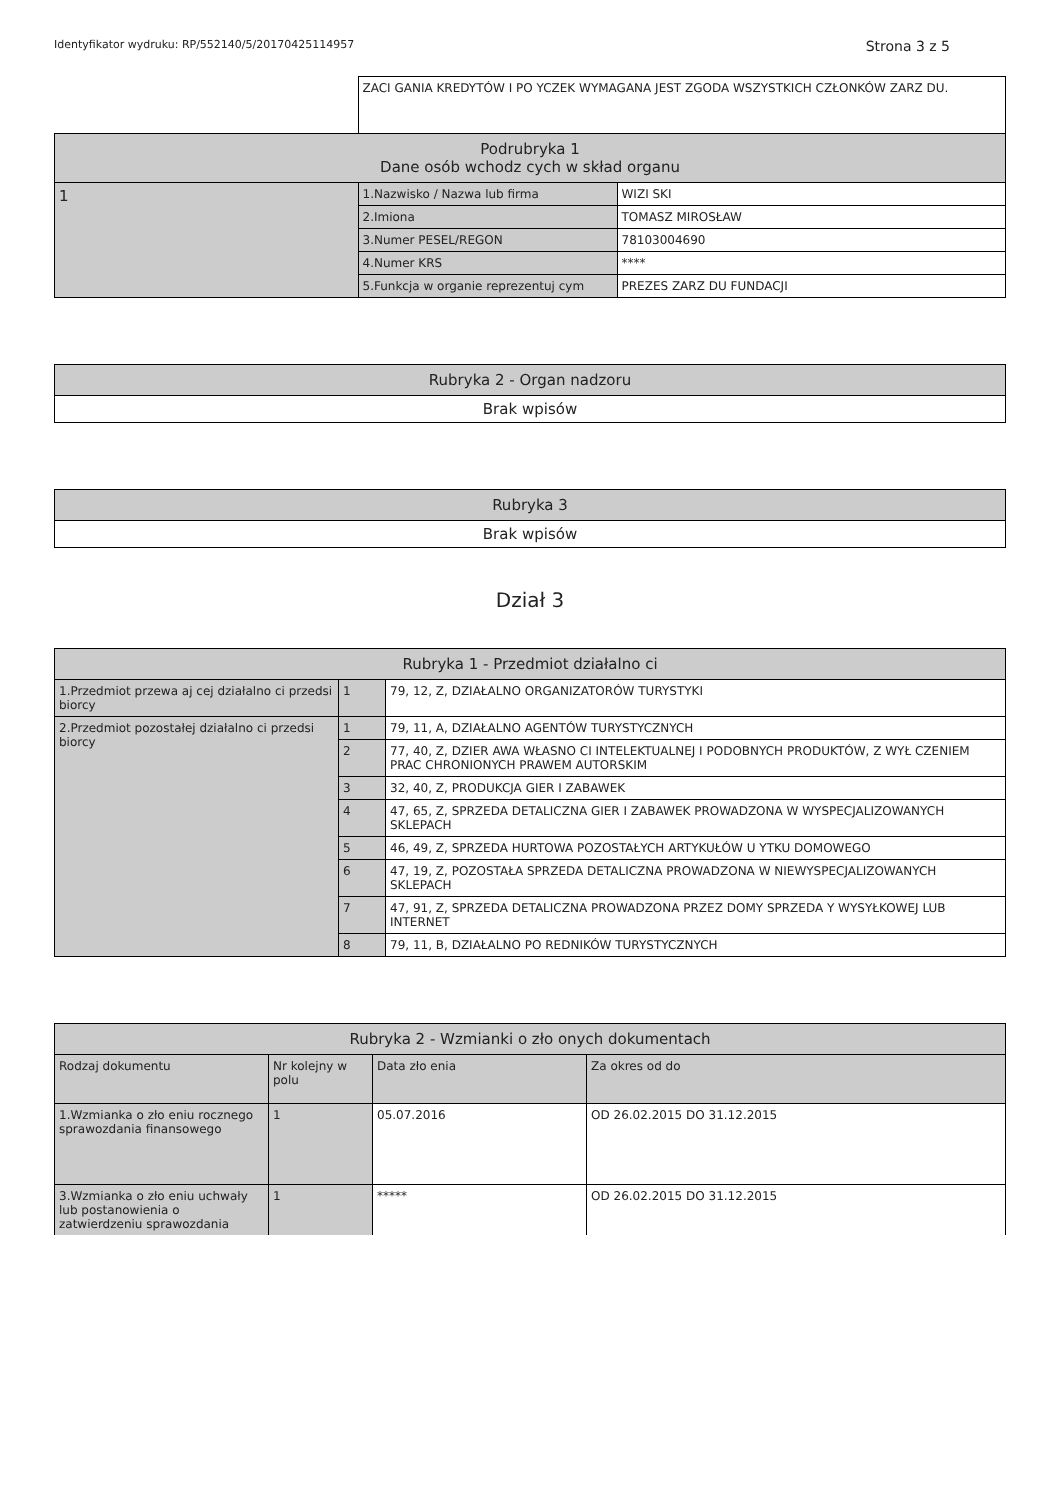Identyfikator wydruku: RP/552140/5/20170425114957 Strona 3 z 5
| | ZACI GANIA KREDYTÓW I PO YCZEK WYMAGANA JEST ZGODA WSZYSTKICH CZŁONKÓW ZARZ DU. | |
| Podrubryka 1 Dane osób wchodz cych w skład organu | | |
| 1 | 1.Nazwisko / Nazwa lub firma | WIZI SKI |
| | 2.Imiona | TOMASZ MIROSŁAW |
| | 3.Numer PESEL/REGON | 78103004690 |
| | 4.Numer KRS | **** |
| | 5.Funkcja w organie reprezentuj cym | PREZES ZARZ DU FUNDACJI |
| Rubryka 2 - Organ nadzoru |
| --- |
| Brak wpisów |
| Rubryka 3 |
| --- |
| Brak wpisów |
Dział 3
| Rubryka 1 - Przedmiot działalno ci | | |
| --- | --- | --- |
| 1.Przedmiot przewa aj cej działalno ci przedsi biorcy | 1 | 79, 12, Z, DZIAŁALNO ORGANIZATORÓW TURYSTYKI |
| 2.Przedmiot pozostałej działalno ci przedsi biorcy | 1 | 79, 11, A, DZIAŁALNO AGENTÓW TURYSTYCZNYCH |
| | 2 | 77, 40, Z, DZIER AWA WŁASNO CI INTELEKTUALNEJ I PODOBNYCH PRODUKTÓW, Z WYŁ CZENIEM PRAC CHRONIONYCH PRAWEM AUTORSKIM |
| | 3 | 32, 40, Z, PRODUKCJA GIER I ZABAWEK |
| | 4 | 47, 65, Z, SPRZEDA DETALICZNA GIER I ZABAWEK PROWADZONA W WYSPECJALIZOWANYCH SKLEPACH |
| | 5 | 46, 49, Z, SPRZEDA HURTOWA POZOSTAŁYCH ARTYKUŁÓW U YTKU DOMOWEGO |
| | 6 | 47, 19, Z, POZOSTAŁA SPRZEDA DETALICZNA PROWADZONA W NIEWYSPECJALIZOWANYCH SKLEPACH |
| | 7 | 47, 91, Z, SPRZEDA DETALICZNA PROWADZONA PRZEZ DOMY SPRZEDA Y WYSYŁKOWEJ LUB INTERNET |
| | 8 | 79, 11, B, DZIAŁALNO PO REDNIKÓW TURYSTYCZNYCH |
| Rubryka 2 - Wzmianki o zło onych dokumentach | | | |
| --- | --- | --- | --- |
| Rodzaj dokumentu | Nr kolejny w polu | Data zło enia | Za okres od do |
| 1.Wzmianka o zło eniu rocznego sprawozdania finansowego | 1 | 05.07.2016 | OD 26.02.2015 DO 31.12.2015 |
| 3.Wzmianka o zło eniu uchwały lub postanowienia o zatwierdzeniu sprawozdania | 1 | ***** | OD 26.02.2015 DO 31.12.2015 |